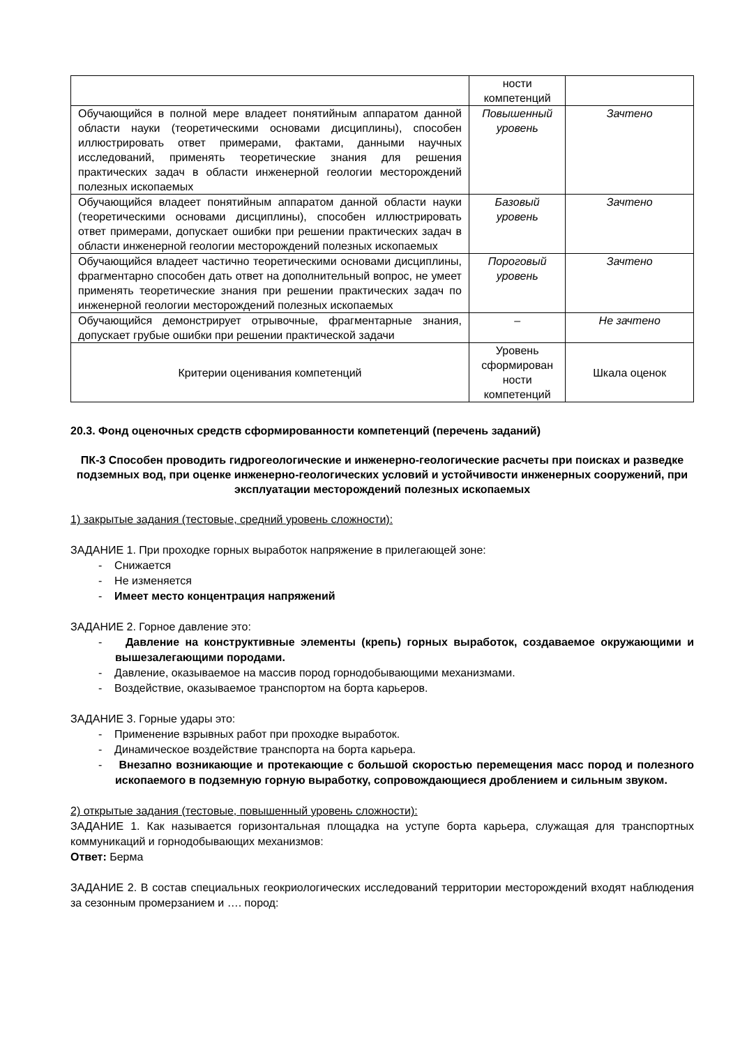| | ности компетенций | |
| Обучающийся в полной мере владеет понятийным аппаратом данной области науки (теоретическими основами дисциплины), способен иллюстрировать ответ примерами, фактами, данными научных исследований, применять теоретические знания для решения практических задач в области инженерной геологии месторождений полезных ископаемых | Повышенный уровень | Зачтено |
| Обучающийся владеет понятийным аппаратом данной области науки (теоретическими основами дисциплины), способен иллюстрировать ответ примерами, допускает ошибки при решении практических задач в области инженерной геологии месторождений полезных ископаемых | Базовый уровень | Зачтено |
| Обучающийся владеет частично теоретическими основами дисциплины, фрагментарно способен дать ответ на дополнительный вопрос, не умеет применять теоретические знания при решении практических задач по инженерной геологии месторождений полезных ископаемых | Пороговый уровень | Зачтено |
| Обучающийся демонстрирует отрывочные, фрагментарные знания, допускает грубые ошибки при решении практической задачи | – | Не зачтено |
| Критерии оценивания компетенций | Уровень сформирован ности компетенций | Шкала оценок |
20.3. Фонд оценочных средств сформированности компетенций (перечень заданий)
ПК-3 Способен проводить гидрогеологические и инженерно-геологические расчеты при поисках и разведке подземных вод, при оценке инженерно-геологических условий и устойчивости инженерных сооружений, при эксплуатации месторождений полезных ископаемых
1) закрытые задания (тестовые, средний уровень сложности):
ЗАДАНИЕ 1. При проходке горных выработок напряжение в прилегающей зоне:
- Снижается
- Не изменяется
- Имеет место концентрация напряжений
ЗАДАНИЕ 2. Горное давление это:
- Давление на конструктивные элементы (крепь) горных выработок, создаваемое окружающими и вышезалегающими породами.
- Давление, оказываемое на массив пород горнодобывающими механизмами.
- Воздействие, оказываемое транспортом на борта карьеров.
ЗАДАНИЕ 3. Горные удары это:
- Применение взрывных работ при проходке выработок.
- Динамическое воздействие транспорта на борта карьера.
- Внезапно возникающие и протекающие с большой скоростью перемещения масс пород и полезного ископаемого в подземную горную выработку, сопровождающиеся дроблением и сильным звуком.
2) открытые задания (тестовые, повышенный уровень сложности):
ЗАДАНИЕ 1. Как называется горизонтальная площадка на уступе борта карьера, служащая для транспортных коммуникаций и горнодобывающих механизмов:
Ответ: Берма
ЗАДАНИЕ 2. В состав специальных геокриологических исследований территории месторождений входят наблюдения за сезонным промерзанием и …. пород: